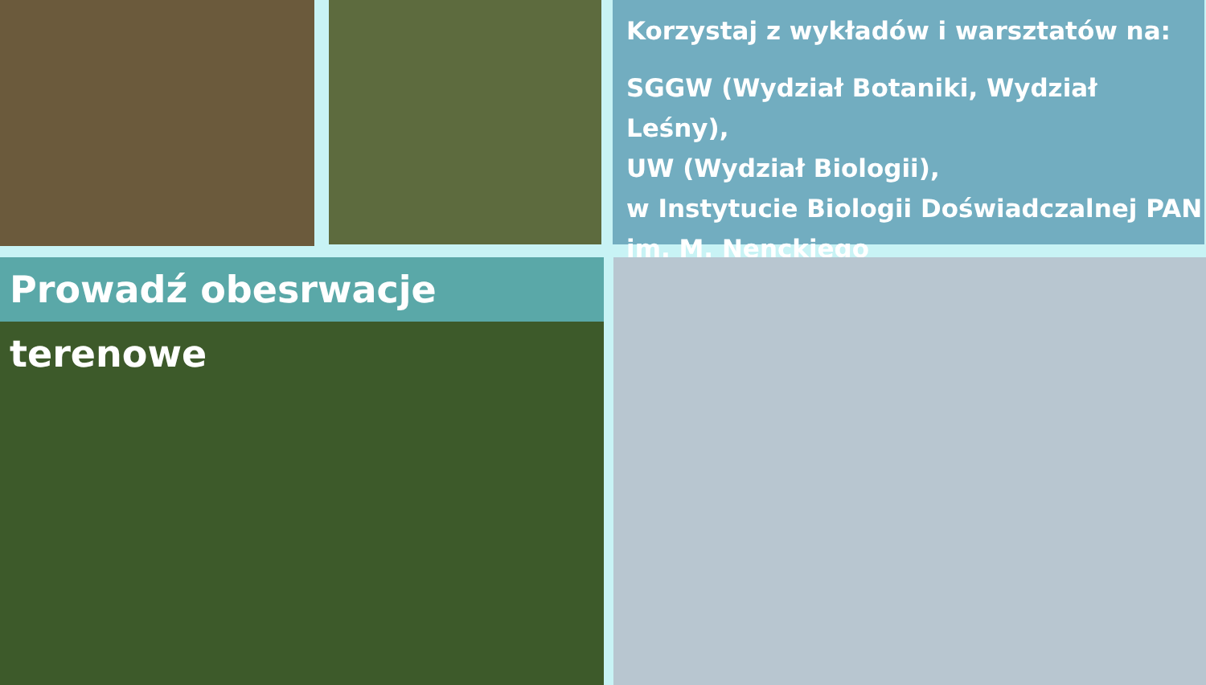Korzystaj z wykładów i warsztatów na:
SGGW (Wydział Botaniki, Wydział Leśny),
UW (Wydział Biologii),
w Instytucie Biologii Doświadczalnej PAN
im. M. Nenckiego
Prowadź obesrwacje terenowe